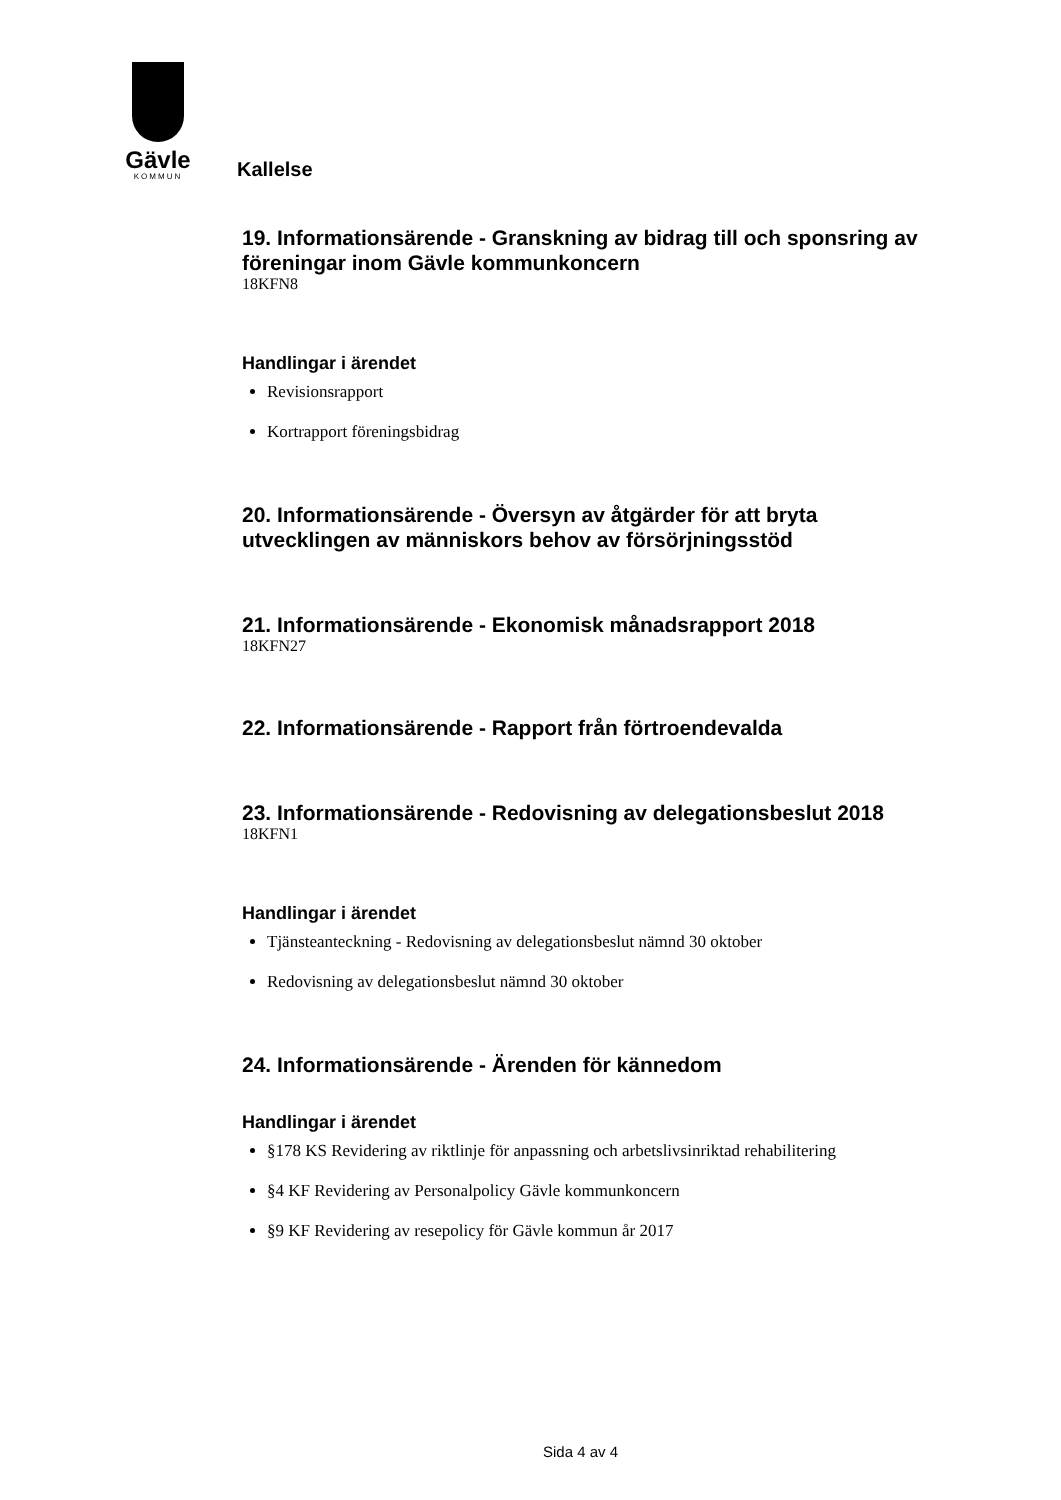Gävle
KOMMUN
Kallelse
19. Informationsärende - Granskning av bidrag till och sponsring av föreningar inom Gävle kommunkoncern
18KFN8
Handlingar i ärendet
Revisionsrapport
Kortrapport föreningsbidrag
20. Informationsärende - Översyn av åtgärder för att bryta utvecklingen av människors behov av försörjningsstöd
21. Informationsärende - Ekonomisk månadsrapport 2018
18KFN27
22. Informationsärende - Rapport från förtroendevalda
23. Informationsärende - Redovisning av delegationsbeslut 2018
18KFN1
Handlingar i ärendet
Tjänsteanteckning - Redovisning av delegationsbeslut nämnd 30 oktober
Redovisning av delegationsbeslut nämnd 30 oktober
24. Informationsärende - Ärenden för kännedom
Handlingar i ärendet
§178 KS Revidering av riktlinje för anpassning och arbetslivsinriktad rehabilitering
§4 KF Revidering av Personalpolicy Gävle kommunkoncern
§9 KF Revidering av resepolicy för Gävle kommun år 2017
Sida 4 av 4